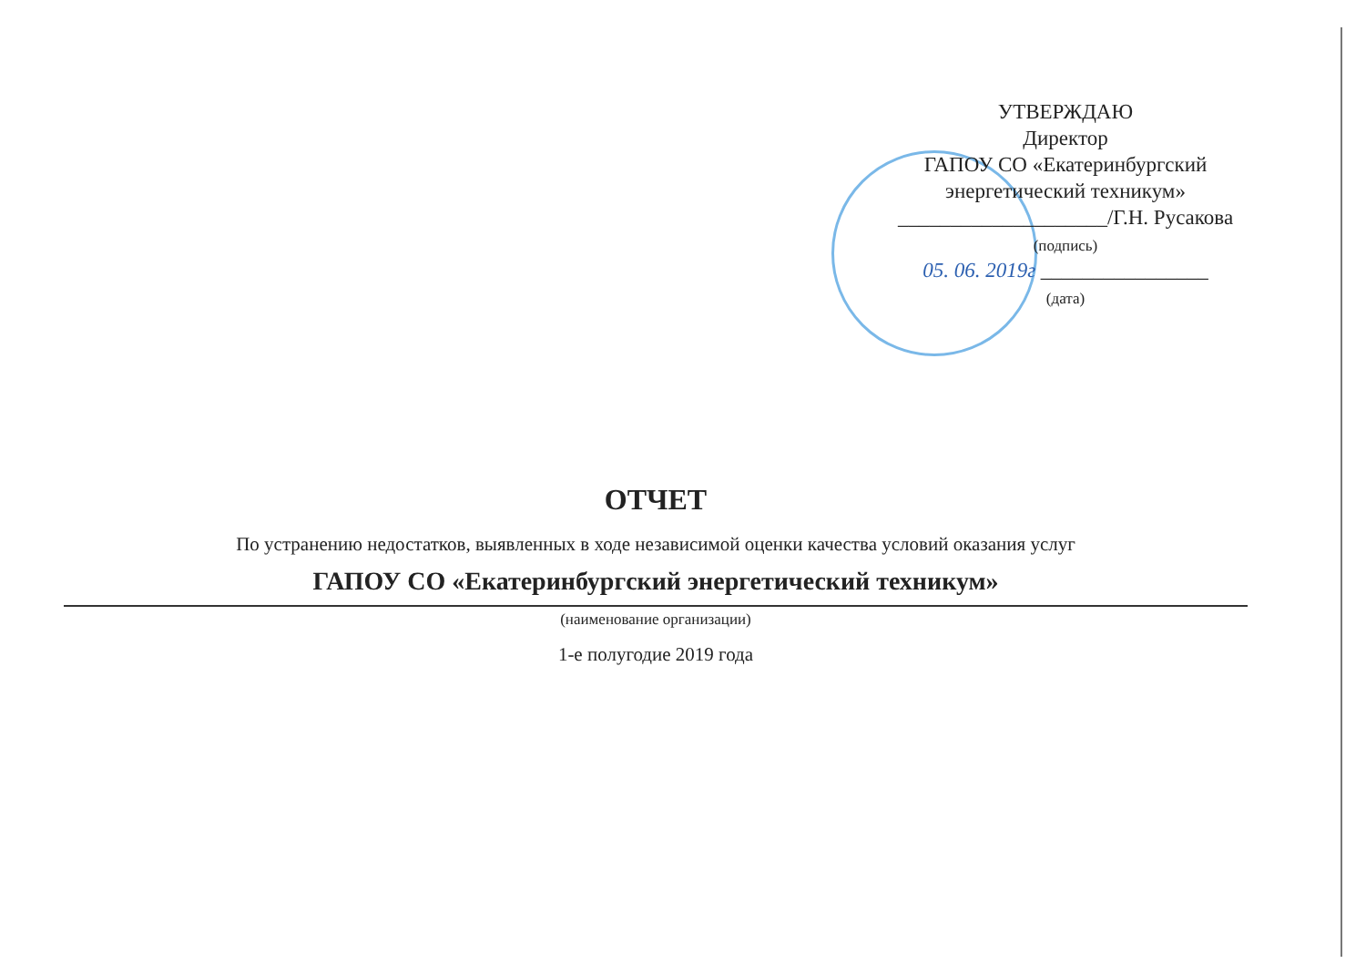УТВЕРЖДАЮ
Директор
ГАПОУ СО «Екатеринбургский
энергетический техникум»
____________________/Г.Н. Русакова
(подпись)
05. 06. 2019г ________________
(дата)
ОТЧЕТ
По устранению недостатков, выявленных в ходе независимой оценки качества условий оказания услуг
ГАПОУ СО «Екатеринбургский энергетический техникум»
(наименование организации)
1-е полугодие 2019 года